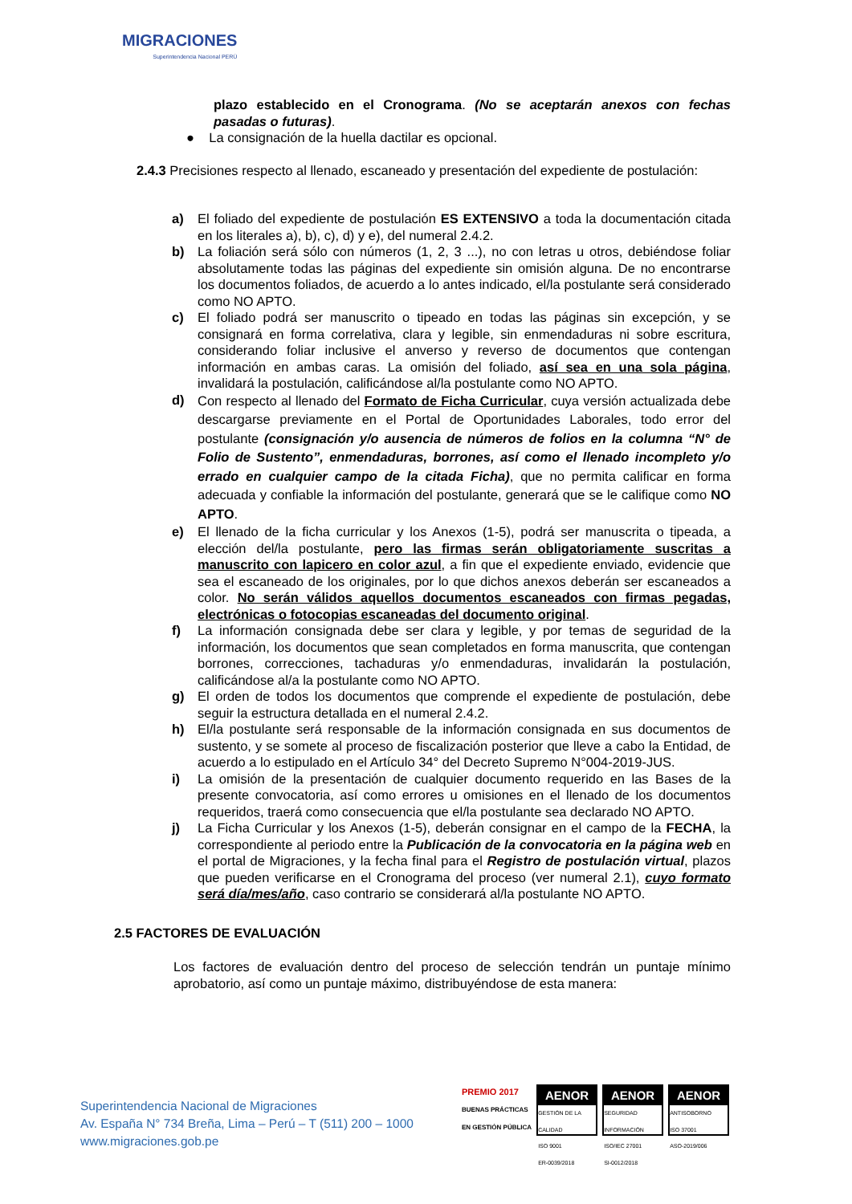MIGRACIONES
Superintendencia Nacional PERÚ
plazo establecido en el Cronograma. (No se aceptarán anexos con fechas pasadas o futuras).
● La consignación de la huella dactilar es opcional.
2.4.3 Precisiones respecto al llenado, escaneado y presentación del expediente de postulación:
a) El foliado del expediente de postulación ES EXTENSIVO a toda la documentación citada en los literales a), b), c), d) y e), del numeral 2.4.2.
b) La foliación será sólo con números (1, 2, 3 ...), no con letras u otros, debiéndose foliar absolutamente todas las páginas del expediente sin omisión alguna. De no encontrarse los documentos foliados, de acuerdo a lo antes indicado, el/la postulante será considerado como NO APTO.
c) El foliado podrá ser manuscrito o tipeado en todas las páginas sin excepción, y se consignará en forma correlativa, clara y legible, sin enmendaduras ni sobre escritura, considerando foliar inclusive el anverso y reverso de documentos que contengan información en ambas caras. La omisión del foliado, así sea en una sola página, invalidará la postulación, calificándose al/la postulante como NO APTO.
d)
Con respecto al llenado del Formato de Ficha Curricular, cuya versión actualizada debe descargarse previamente en el Portal de Oportunidades Laborales, todo error del postulante (consignación y/o ausencia de números de folios en la columna “N° de Folio de Sustento”, enmendaduras, borrones, así como el llenado incompleto y/o errado en cualquier campo de la citada Ficha), que no permita calificar en forma adecuada y confiable la información del postulante, generará que se le califique como NO APTO.
e) El llenado de la ficha curricular y los Anexos (1-5), podrá ser manuscrita o tipeada, a elección del/la postulante, pero las firmas serán obligatoriamente suscritas a manuscrito con lapicero en color azul, a fin que el expediente enviado, evidencie que sea el escaneado de los originales, por lo que dichos anexos deberán ser escaneados a color. No serán válidos aquellos documentos escaneados con firmas pegadas, electrónicas o fotocopias escaneadas del documento original.
f) La información consignada debe ser clara y legible, y por temas de seguridad de la información, los documentos que sean completados en forma manuscrita, que contengan borrones, correcciones, tachaduras y/o enmendaduras, invalidarán la postulación, calificándose al/a la postulante como NO APTO.
g) El orden de todos los documentos que comprende el expediente de postulación, debe seguir la estructura detallada en el numeral 2.4.2.
h) El/la postulante será responsable de la información consignada en sus documentos de sustento, y se somete al proceso de fiscalización posterior que lleve a cabo la Entidad, de acuerdo a lo estipulado en el Artículo 34° del Decreto Supremo N°004-2019-JUS.
i) La omisión de la presentación de cualquier documento requerido en las Bases de la presente convocatoria, así como errores u omisiones en el llenado de los documentos requeridos, traerá como consecuencia que el/la postulante sea declarado NO APTO.
j) La Ficha Curricular y los Anexos (1-5), deberán consignar en el campo de la FECHA, la correspondiente al periodo entre la Publicación de la convocatoria en la página web en el portal de Migraciones, y la fecha final para el Registro de postulación virtual, plazos que pueden verificarse en el Cronograma del proceso (ver numeral 2.1), cuyo formato será día/mes/año, caso contrario se considerará al/la postulante NO APTO.
2.5 FACTORES DE EVALUACIÓN
Los factores de evaluación dentro del proceso de selección tendrán un puntaje mínimo aprobatorio, así como un puntaje máximo, distribuyéndose de esta manera:
Superintendencia Nacional de Migraciones
Av. España N° 734 Breña, Lima – Perú – T (511) 200 – 1000
www.migraciones.gob.pe
PREMIO 2017
BUENAS PRÁCTICAS
EN GESTIÓN PÚBLICA
AENOR
GESTIÓN DE LA CALIDAD
ISO 9001
ER-0039/2018
AENOR
SEGURIDAD INFORMACIÓN
ISO/IEC 27001
SI-0012/2018
AENOR
ANTISOBORNO
ISO 37001
ASO-2019/006